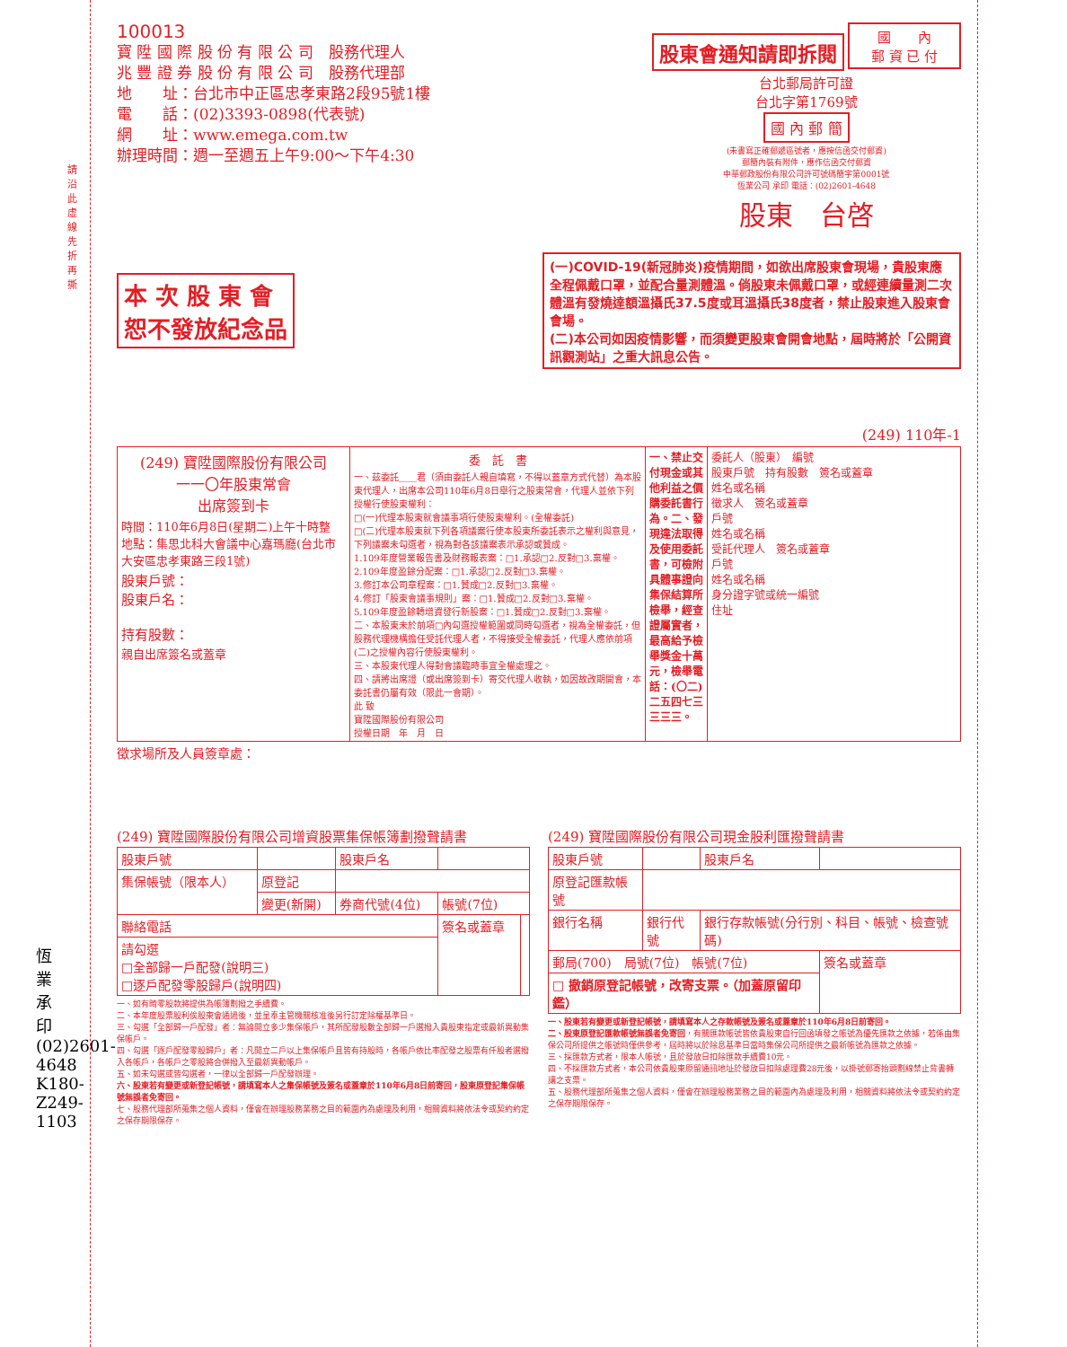100013
寶 陞 國 際 股 份 有 限 公 司　股務代理人
兆 豐 證 券 股 份 有 限 公 司　股務代理部
地　　址：台北市中正區忠孝東路2段95號1樓
電　　話：(02)3393-0898(代表號)
網　　址：www.emega.com.tw
辦理時間：週一至週五上午9:00～下午4:30
股東會通知請即拆閱
國　　內
郵 資 已 付
台北郵局許可證
台北字第1769號
國 內 郵 簡
(未書寫正確郵遞區號者，應按信函交付郵資)
郵簡內裝有附件，應作信函交付郵資
中華郵政股份有限公司許可號碼簡字第0001號
恆業公司 承印 電話：(02)2601-4648
股東　台啓
請沿此虛線先折再撕
本 次 股 東 會
恕不發放紀念品
(一)COVID-19(新冠肺炎)疫情期間，如欲出席股東會現場，貴股東應全程佩戴口罩，並配合量測體溫。倘股東未佩戴口罩，或經連續量測二次體溫有發燒達額溫攝氏37.5度或耳溫攝氏38度者，禁止股東進入股東會會場。
(二)本公司如因疫情影響，而須變更股東會開會地點，屆時將於「公開資訊觀測站」之重大訊息公告。
(249) 110年-1
| (249) 寶陞國際股份有限公司 一一〇年股東常會 出席簽到卡 時間：110年6月8日(星期二)上午十時整 地點：集思北科大會議中心嘉瑪廳(台北市大安區忠孝東路三段1號) 股東戶號： 股東戶名： 持有股數： 親自出席簽名或蓋章 | 委 託 書 一、茲委託＿＿君（須由委託人親自填寫，不得以蓋章方式代替）為本股東代理人，出席本公司110年6月8日舉行之股東常會，代理人並依下列授權行使股東權利： □(一)代理本股東就會議事項行使股東權利。(全權委託) □(二)代理本股東就下列各項議案行使本股東所委託表示之權利與意見，下列議案未勾選者，視為對各該議案表示承認或贊成。 1.109年度營業報告書及財務報表案：□1.承認□2.反對□3.棄權。 2.109年度盈餘分配案：□1.承認□2.反對□3.棄權。 3.修訂本公司章程案：□1.贊成□2.反對□3.棄權。 4.修訂「股東會議事規則」案：□1.贊成□2.反對□3.棄權。 5.109年度盈餘轉增資發行新股案：□1.贊成□2.反對□3.棄權。 二、本股東未於前項□內勾選授權範圍或同時勾選者，視為全權委託，但股務代理機構擔任受託代理人者，不得接受全權委託，代理人應依前項(二)之授權內容行使股東權利。 三、本股東代理人得對會議臨時事宜全權處理之。 四、請將出席證（或出席簽到卡）寄交代理人收執，如因故改期開會，本委託書仍屬有效（限此一會期）。 此 致 寶陞國際股份有限公司 授權日期 年 月 日 | 一、禁止交付現金或其他利益之價購委託書行為。二、發現違法取得及使用委託書，可檢附具體事證向集保結算所檢舉，經查證屬實者，最高給予檢舉獎金十萬元，檢舉電話：(〇二)二五四七三三三三。 | 委託人（股東） 編號 股東戶號 持有股數 簽名或蓋章 姓名或名稱 徵求人 簽名或蓋章 戶號 姓名或名稱 受託代理人 簽名或蓋章 戶號 姓名或名稱 身分證字號或統一編號 住址 |
徵求場所及人員簽章處：
(249) 寶陞國際股份有限公司增資股票集保帳簿劃撥聲請書
| 股東戶號 | | 股東戶名 | | |
| 集保帳號（限本人） | 原登記 | | | |
| | 變更(新開) | 券商代號(4位) | 帳號(7位) | |
| 聯絡電話 | | | 簽名或蓋章 | |
| 請勾選 □全部歸一戶配發(說明三) □逐戶配發零股歸戶(說明四) | | | | |
一、如有畸零股款將提供為帳簿劃撥之手續費。
二、本年度股票股利俟股東會通過後，並呈奉主管機關核准後另行訂定除權基準日。
三、勾選「全部歸一戶配發」者：無論開立多少集保帳戶，其所配發股數全部歸一戶選撥入貴股東指定或最新異動集保帳戶。
四、勾選「逐戶配發零股歸戶」者：凡開立二戶以上集保帳戶且皆有持股時，各帳戶依比率配發之股票有仟股者選撥入各帳戶，各帳戶之零股將合併撥入至最新異動帳戶。
五、如未勾選或皆勾選者，一律以全部歸一戶配發辦理。
六、股東若有變更或新登記帳號，請填寫本人之集保帳號及簽名或蓋章於110年6月8日前寄回，股東原登記集保帳號無誤者免寄回。
七、股務代理部所蒐集之個人資料，僅會在辦理股務業務之目的範圍內為處理及利用，相關資料將依法令或契約約定之保存期限保存。
(249) 寶陞國際股份有限公司現金股利匯撥聲請書
| 股東戶號 | | 股東戶名 | |
| 原登記匯款帳號 | | | |
| 銀行名稱 | 銀行代號 | 銀行存款帳號(分行別、科目、帳號、檢查號碼) | |
| 郵局(700) 局號(7位) 帳號(7位) | | | 簽名或蓋章 |
| □ 撤銷原登記帳號，改寄支票。（加蓋原留印鑑） | | | |
一、股東若有變更或新登記帳號，請填寫本人之存款帳號及簽名或蓋章於110年6月8日前寄回。
二、股東原登記匯款帳號無誤者免寄回，有關匯款帳號皆依貴股東自行回函填發之帳號為優先匯款之依據，若係由集保公司所提供之帳號時僅供參考，屆時將以於除息基準日當時集保公司所提供之最新帳號為匯款之依據。
三、採匯款方式者，限本人帳號，且於發放日扣除匯款手續費10元。
四、不採匯款方式者，本公司依貴股東原留通訊地址於發放日扣除處理費28元後，以掛號郵寄抬頭劃線禁止背書轉讓之支票。
五、股務代理部所蒐集之個人資料，僅會在辦理股務業務之目的範圍內為處理及利用，相關資料將依法令或契約約定之保存期限保存。
恆業承印 (02)2601-4648 K180-Z249-1103